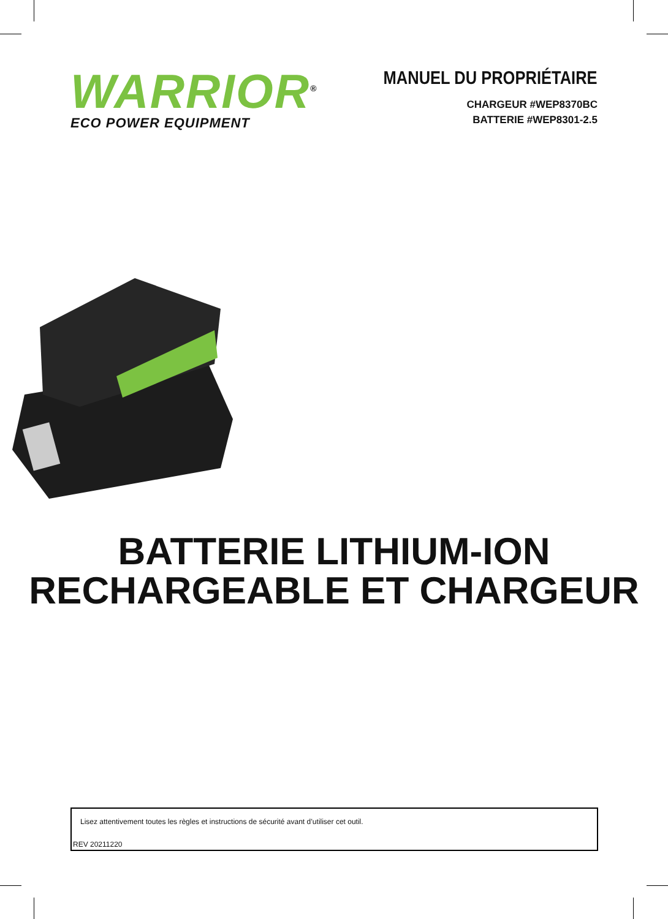WARRIOR<sup>®</sup>
ECO POWER EQUIPMENT
MANUEL DU PROPRIÉTAIRE
CHARGEUR #WEP8370BC
BATTERIE #WEP8301-2.5
BATTERIE LITHIUM-ION
RECHARGEABLE ET CHARGEUR
Lisez attentivement toutes les règles et instructions de sécurité avant d’utiliser cet outil.
REV 20211220